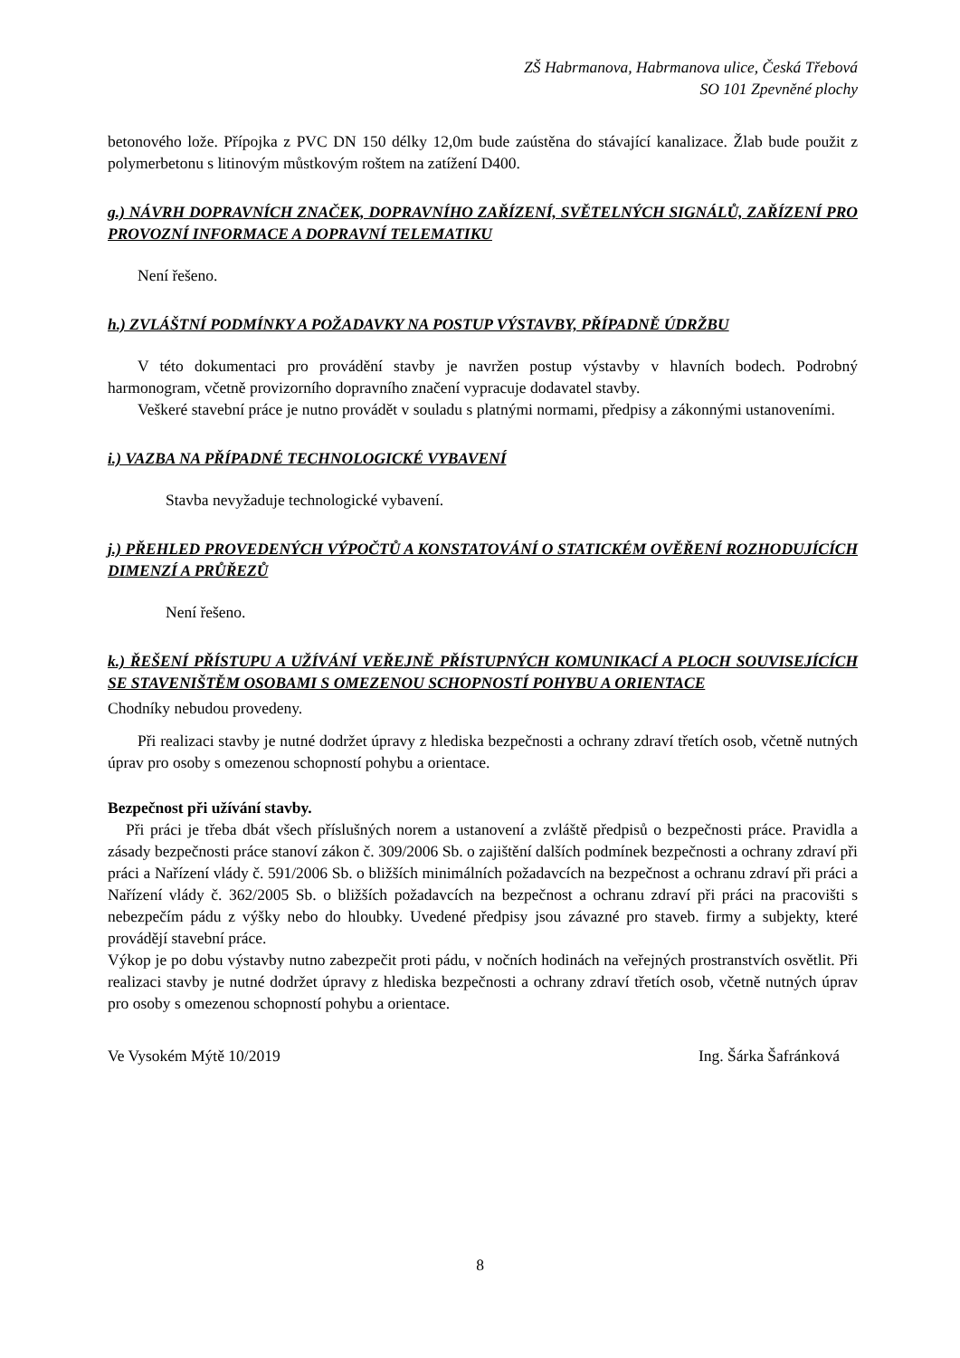ZŠ Habrmanova, Habrmanova ulice, Česká Třebová
SO 101 Zpevněné plochy
betonového lože. Přípojka z PVC DN 150 délky 12,0m bude zaústěna do stávající kanalizace. Žlab bude použit z polymerbetonu s litinovým můstkovým roštem na zatížení D400.
g.) NÁVRH DOPRAVNÍCH ZNAČEK, DOPRAVNÍHO ZAŘÍZENÍ, SVĚTELNÝCH SIGNÁLŮ, ZAŘÍZENÍ PRO PROVOZNÍ INFORMACE A DOPRAVNÍ TELEMATIKU
Není řešeno.
h.) ZVLÁŠTNÍ PODMÍNKY A POŽADAVKY NA POSTUP VÝSTAVBY, PŘÍPADNĚ ÚDRŽBU
V této dokumentaci pro provádění stavby je navržen postup výstavby v hlavních bodech. Podrobný harmonogram, včetně provizorního dopravního značení vypracuje dodavatel stavby.
Veškeré stavební práce je nutno provádět v souladu s platnými normami, předpisy a zákonnými ustanoveními.
i.) VAZBA NA PŘÍPADNÉ TECHNOLOGICKÉ VYBAVENÍ
Stavba nevyžaduje technologické vybavení.
j.) PŘEHLED PROVEDENÝCH VÝPOČTŮ A KONSTATOVÁNÍ O STATICKÉM OVĚŘENÍ ROZHODUJÍCÍCH DIMENZÍ A PRŮŘEZŮ
Není řešeno.
k.) ŘEŠENÍ PŘÍSTUPU A UŽÍVÁNÍ VEŘEJNĚ PŘÍSTUPNÝCH KOMUNIKACÍ A PLOCH SOUVISEJÍCÍCH SE STAVENIŠTĚM OSOBAMI S OMEZENOU SCHOPNOSTÍ POHYBU A ORIENTACE
Chodníky nebudou provedeny.
Při realizaci stavby je nutné dodržet úpravy z hlediska bezpečnosti a ochrany zdraví třetích osob, včetně nutných úprav pro osoby s omezenou schopností pohybu a orientace.
Bezpečnost při užívání stavby.
Při práci je třeba dbát všech příslušných norem a ustanovení a zvláště předpisů o bezpečnosti práce. Pravidla a zásady bezpečnosti práce stanoví zákon č. 309/2006 Sb. o zajištění dalších podmínek bezpečnosti a ochrany zdraví při práci a Nařízení vlády č. 591/2006 Sb. o bližších minimálních požadavcích na bezpečnost a ochranu zdraví při práci a Nařízení vlády č. 362/2005 Sb. o bližších požadavcích na bezpečnost a ochranu zdraví při práci na pracovišti s nebezpečím pádu z výšky nebo do hloubky. Uvedené předpisy jsou závazné pro staveb. firmy a subjekty, které provádějí stavební práce.
Výkop je po dobu výstavby nutno zabezpečit proti pádu, v nočních hodinách na veřejných prostranstvích osvětlit. Při realizaci stavby je nutné dodržet úpravy z hlediska bezpečnosti a ochrany zdraví třetích osob, včetně nutných úprav pro osoby s omezenou schopností pohybu a orientace.
Ve Vysokém Mýtě 10/2019 Ing. Šárka Šafránková
8